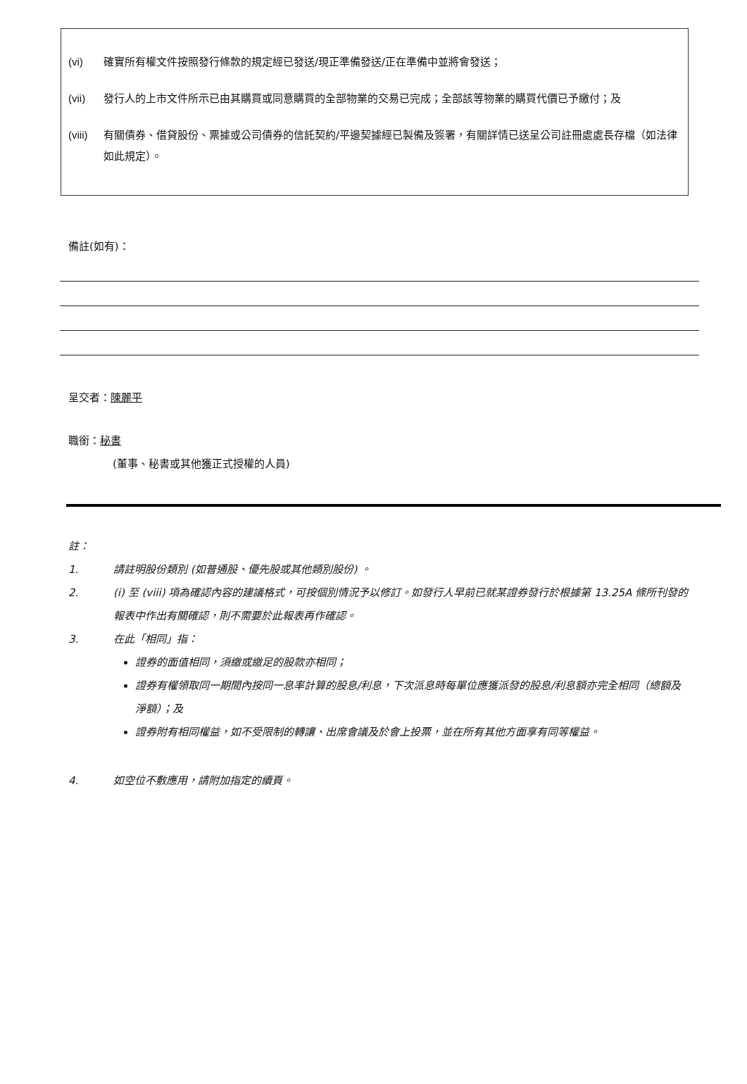(vi) 確實所有權文件按照發行條款的規定經已發送/現正準備發送/正在準備中並將會發送；
(vii) 發行人的上市文件所示已由其購買或同意購買的全部物業的交易已完成；全部該等物業的購買代價已予繳付；及
(viii) 有關債券、借貸股份、票據或公司債券的信託契約/平邊契據經已製備及簽署，有關詳情已送呈公司註冊處處長存檔（如法律如此規定）。
備註(如有)：
呈交者：陳麗平
職銜：秘書
(董事、秘書或其他獲正式授權的人員)
註：
1. 請註明股份類別 (如普通股、優先股或其他類別股份) 。
2. (i) 至 (viii) 項為確認內容的建議格式，可按個別情況予以修訂。如發行人早前已就某證券發行於根據第 13.25A 條所刊發的報表中作出有關確認，則不需要於此報表再作確認。
3. 在此「相同」指：
證券的面值相同，須繳或繳足的股款亦相同；
證券有權領取同一期間內按同一息率計算的股息/利息，下次派息時每單位應獲派發的股息/利息額亦完全相同（總額及淨額）；及
證券附有相同權益，如不受限制的轉讓、出席會議及於會上投票，並在所有其他方面享有同等權益。
4. 如空位不敷應用，請附加指定的續頁。